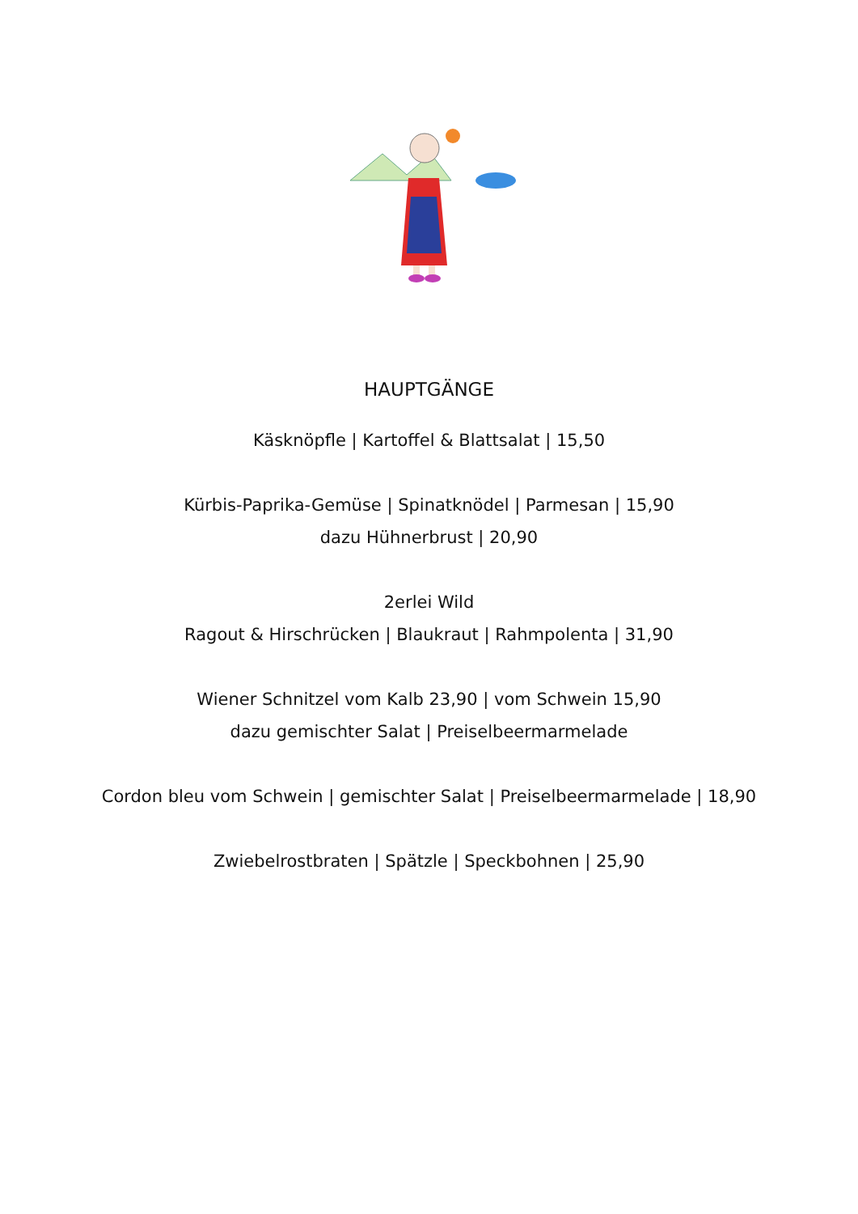HAUPTGÄNGE
Käsknöpfle | Kartoffel & Blattsalat | 15,50
Kürbis-Paprika-Gemüse | Spinatknödel | Parmesan | 15,90
dazu Hühnerbrust | 20,90
2erlei Wild
Ragout & Hirschrücken | Blaukraut | Rahmpolenta | 31,90
Wiener Schnitzel vom Kalb 23,90 | vom Schwein 15,90
dazu gemischter Salat | Preiselbeermarmelade
Cordon bleu vom Schwein | gemischter Salat | Preiselbeermarmelade | 18,90
Zwiebelrostbraten | Spätzle | Speckbohnen | 25,90